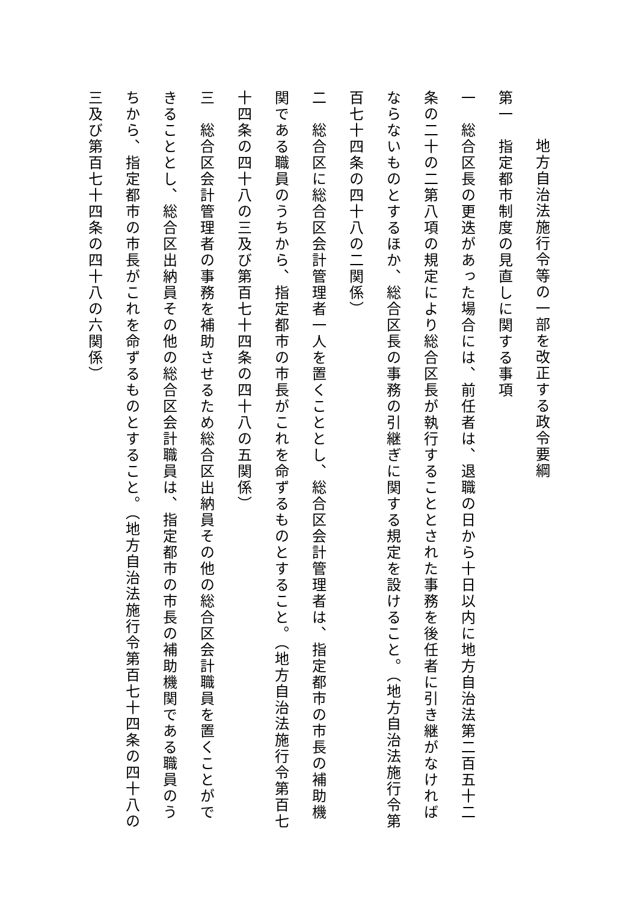地方自治法施行令等の一部を改正する政令要綱
第一　指定都市制度の見直しに関する事項
一　総合区長の更迭があった場合には、前任者は、退職の日から十日以内に地方自治法第二百五十二条の二十の二第八項の規定により総合区長が執行することとされた事務を後任者に引き継がなければならないものとするほか、総合区長の事務の引継ぎに関する規定を設けること。（地方自治法施行令第百七十四条の四十八の二関係）
二　総合区に総合区会計管理者一人を置くこととし、総合区会計管理者は、指定都市の市長の補助機関である職員のうちから、指定都市の市長がこれを命ずるものとすること。（地方自治法施行令第百七十四条の四十八の三及び第百七十四条の四十八の五関係）
三　総合区会計管理者の事務を補助させるため総合区出納員その他の総合区会計職員を置くことができることとし、総合区出納員その他の総合区会計職員は、指定都市の市長の補助機関である職員のうちから、指定都市の市長がこれを命ずるものとすること。（地方自治法施行令第百七十四条の四十八の三及び第百七十四条の四十八の六関係）